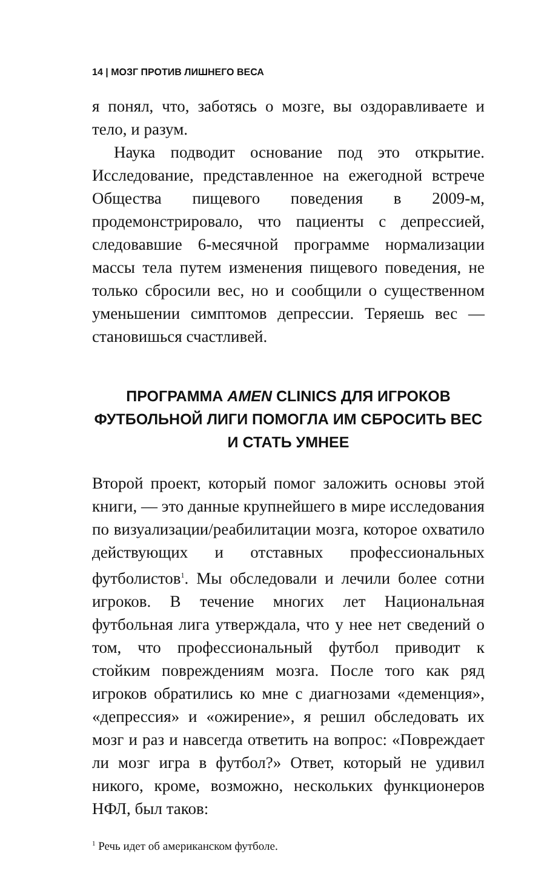14 | МОЗГ ПРОТИВ ЛИШНЕГО ВЕСА
я понял, что, заботясь о мозге, вы оздоравливаете и тело, и разум.
Наука подводит основание под это открытие. Исследование, представленное на ежегодной встрече Общества пищевого поведения в 2009-м, продемонстрировало, что пациенты с депрессией, следовавшие 6-месячной программе нормализации массы тела путем изменения пищевого поведения, не только сбросили вес, но и сообщили о существенном уменьшении симптомов депрессии. Теряешь вес — становишься счастливей.
ПРОГРАММА AMEN CLINICS ДЛЯ ИГРОКОВ ФУТБОЛЬНОЙ ЛИГИ ПОМОГЛА ИМ СБРОСИТЬ ВЕС И СТАТЬ УМНЕЕ
Второй проект, который помог заложить основы этой книги, — это данные крупнейшего в мире исследования по визуализации/реабилитации мозга, которое охватило действующих и отставных профессиональных футболистов<sup>1</sup>. Мы обследовали и лечили более сотни игроков. В течение многих лет Национальная футбольная лига утверждала, что у нее нет сведений о том, что профессиональный футбол приводит к стойким повреждениям мозга. После того как ряд игроков обратились ко мне с диагнозами «деменция», «депрессия» и «ожирение», я решил обследовать их мозг и раз и навсегда ответить на вопрос: «Повреждает ли мозг игра в футбол?» Ответ, который не удивил никого, кроме, возможно, нескольких функционеров НФЛ, был таков:
<sup>1</sup> Речь идет об американском футболе.